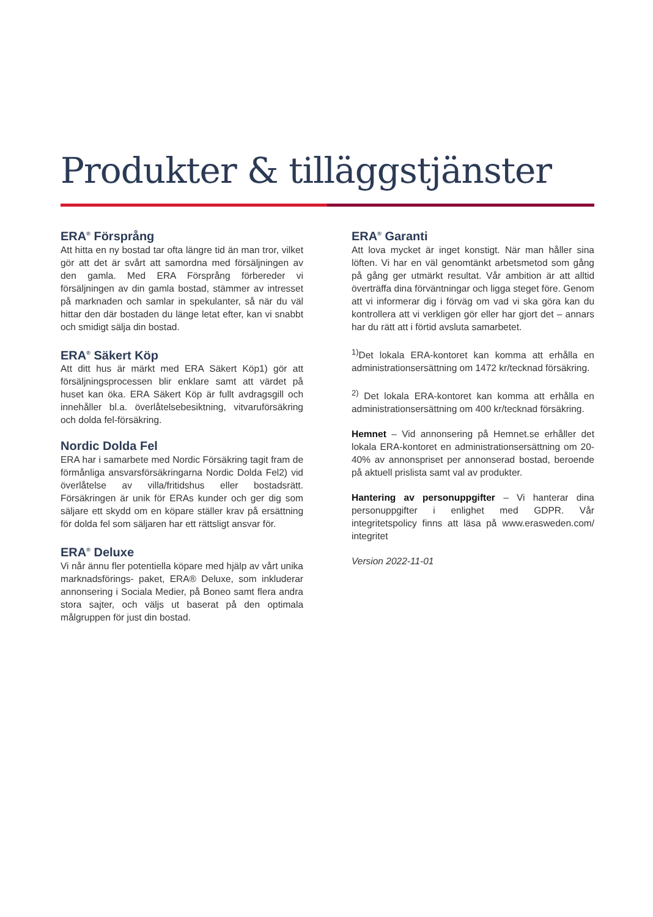Produkter & tilläggstjänster
ERA<sup>®</sup> Försprång
Att hitta en ny bostad tar ofta längre tid än man tror, vilket gör att det är svårt att samordna med försäljningen av den gamla. Med ERA Försprång förbereder vi försäljningen av din gamla bostad, stämmer av intresset på marknaden och samlar in spekulanter, så när du väl hittar den där bostaden du länge letat efter, kan vi snabbt och smidigt sälja din bostad.
ERA<sup>®</sup> Säkert Köp
Att ditt hus är märkt med ERA Säkert Köp1) gör att försäljningsprocessen blir enklare samt att värdet på huset kan öka. ERA Säkert Köp är fullt avdragsgill och innehåller bl.a. överlåtelsebesiktning, vitvaruförsäkring och dolda fel-försäkring.
Nordic Dolda Fel
ERA har i samarbete med Nordic Försäkring tagit fram de förmånliga ansvarsförsäkringarna Nordic Dolda Fel2) vid överlåtelse av villa/fritidshus eller bostadsrätt. Försäkringen är unik för ERAs kunder och ger dig som säljare ett skydd om en köpare ställer krav på ersättning för dolda fel som säljaren har ett rättsligt ansvar för.
ERA<sup>®</sup> Deluxe
Vi når ännu fler potentiella köpare med hjälp av vårt unika marknadsförings- paket, ERA® Deluxe, som inkluderar annonsering i Sociala Medier, på Boneo samt flera andra stora sajter, och väljs ut baserat på den optimala målgruppen för just din bostad.
ERA<sup>®</sup> Garanti
Att lova mycket är inget konstigt. När man håller sina löften. Vi har en väl genomtänkt arbetsmetod som gång på gång ger utmärkt resultat. Vår ambition är att alltid överträffa dina förväntningar och ligga steget före. Genom att vi informerar dig i förväg om vad vi ska göra kan du kontrollera att vi verkligen gör eller har gjort det – annars har du rätt att i förtid avsluta samarbetet.
<sup>1)</sup> Det lokala ERA-kontoret kan komma att erhålla en administrationsersättning om 1472 kr/tecknad försäkring.
<sup>2)</sup> Det lokala ERA-kontoret kan komma att erhålla en administrationsersättning om 400 kr/tecknad försäkring.
Hemnet – Vid annonsering på Hemnet.se erhåller det lokala ERA-kontoret en administrationsersättning om 20-40% av annonspriset per annonserad bostad, beroende på aktuell prislista samt val av produkter.
Hantering av personuppgifter – Vi hanterar dina personuppgifter i enlighet med GDPR. Vår integritetspolicy finns att läsa på www.erasweden.com/ integritet
Version 2022-11-01